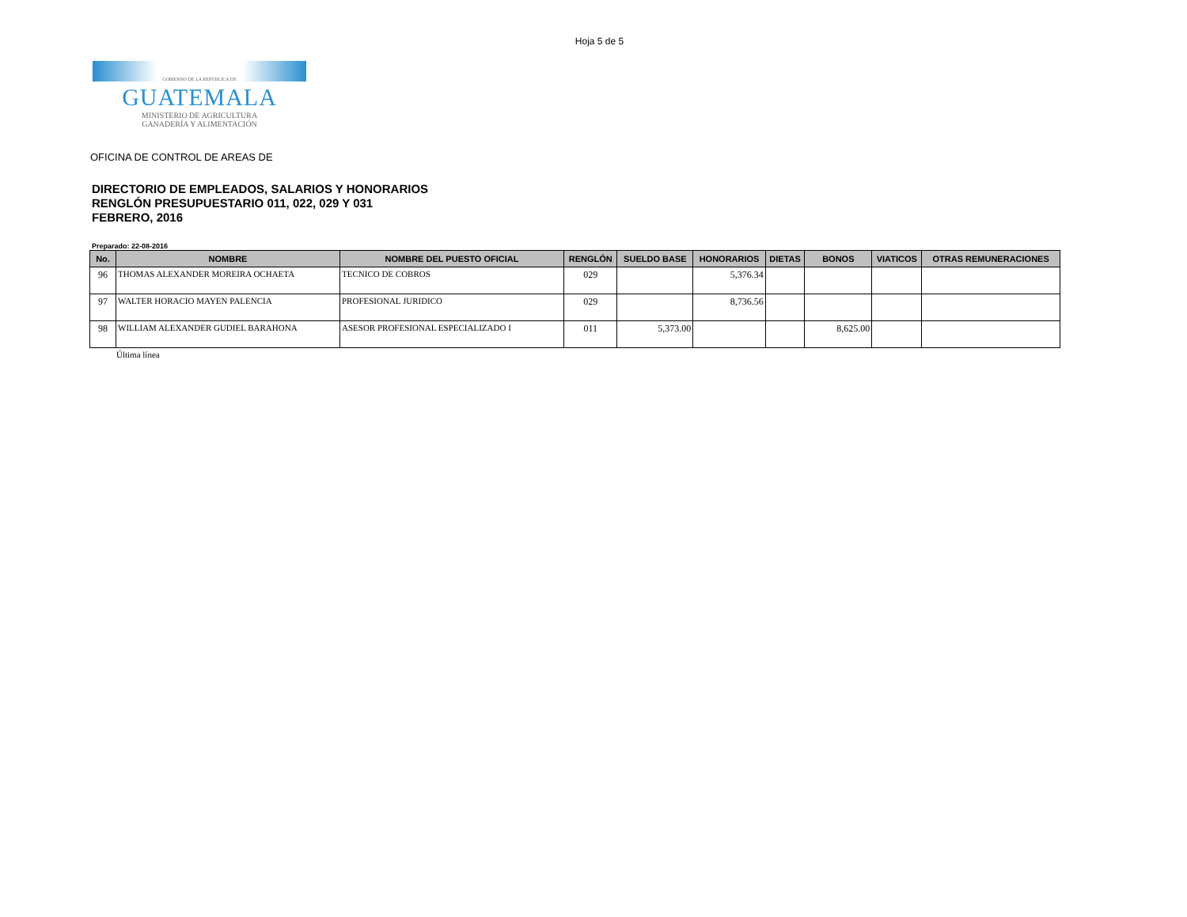Hoja 5 de 5
GOBIERNO DE LA REPÚBLICA DE
GUATEMALA
MINISTERIO DE AGRICULTURA
GANADERÍA Y ALIMENTACIÓN
OFICINA DE CONTROL DE AREAS DE
DIRECTORIO DE EMPLEADOS, SALARIOS Y HONORARIOS
RENGLÓN PRESUPUESTARIO 011, 022, 029 Y 031
FEBRERO, 2016
Preparado: 22-08-2016
| No. | NOMBRE | NOMBRE DEL PUESTO OFICIAL | RENGLÓN | SUELDO BASE | HONORARIOS | DIETAS | BONOS | VIATICOS | OTRAS REMUNERACIONES |
| --- | --- | --- | --- | --- | --- | --- | --- | --- | --- |
| 96 | THOMAS ALEXANDER MOREIRA OCHAETA | TECNICO DE COBROS | 029 | | 5,376.34 | | | | |
| 97 | WALTER HORACIO MAYEN PALENCIA | PROFESIONAL JURIDICO | 029 | | 8,736.56 | | | | |
| 98 | WILLIAM ALEXANDER GUDIEL BARAHONA | ASESOR PROFESIONAL ESPECIALIZADO I | 011 | 5,373.00 | | | 8,625.00 | | |
Última línea